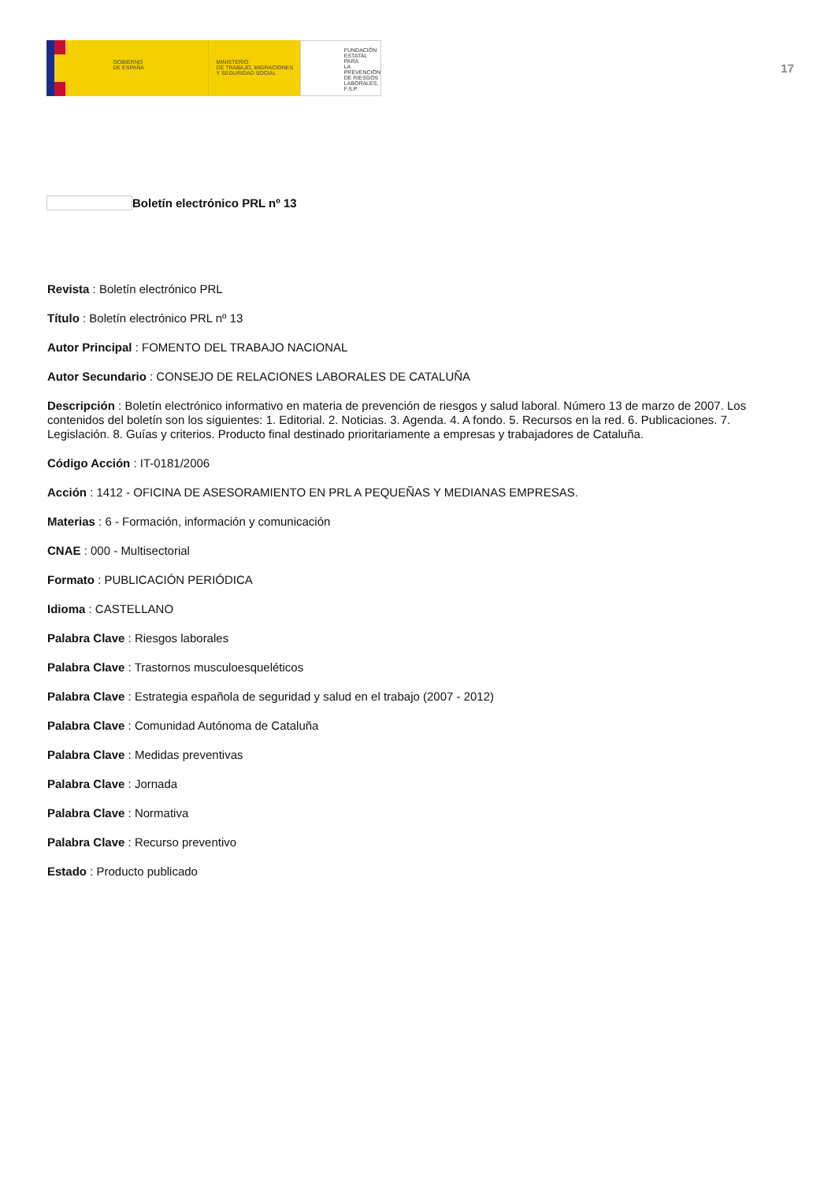GOBIERNO
DE ESPAÑA
MINISTERIO
DE TRABAJO, MIGRACIONES
Y SEGURIDAD SOCIAL
FUNDACIÓN
ESTATAL PARA
LA PREVENCIÓN
DE RIESGOS
LABORALES, F.S.P.
17
Boletín electrónico PRL nº 13
Revista : Boletín electrónico PRL
Título : Boletín electrónico PRL nº 13
Autor Principal : FOMENTO DEL TRABAJO NACIONAL
Autor Secundario : CONSEJO DE RELACIONES LABORALES DE CATALUÑA
Descripción : Boletín electrónico informativo en materia de prevención de riesgos y salud laboral. Número 13 de marzo de 2007. Los contenidos del boletín son los siguientes: 1. Editorial. 2. Noticias. 3. Agenda. 4. A fondo. 5. Recursos en la red. 6. Publicaciones. 7. Legislación. 8. Guías y criterios. Producto final destinado prioritariamente a empresas y trabajadores de Cataluña.
Código Acción : IT-0181/2006
Acción : 1412 - OFICINA DE ASESORAMIENTO EN PRL A PEQUEÑAS Y MEDIANAS EMPRESAS.
Materias : 6 - Formación, información y comunicación
CNAE : 000 - Multisectorial
Formato : PUBLICACIÓN PERIÓDICA
Idioma : CASTELLANO
Palabra Clave : Riesgos laborales
Palabra Clave : Trastornos musculoesqueléticos
Palabra Clave : Estrategia española de seguridad y salud en el trabajo (2007 - 2012)
Palabra Clave : Comunidad Autónoma de Cataluña
Palabra Clave : Medidas preventivas
Palabra Clave : Jornada
Palabra Clave : Normativa
Palabra Clave : Recurso preventivo
Estado : Producto publicado